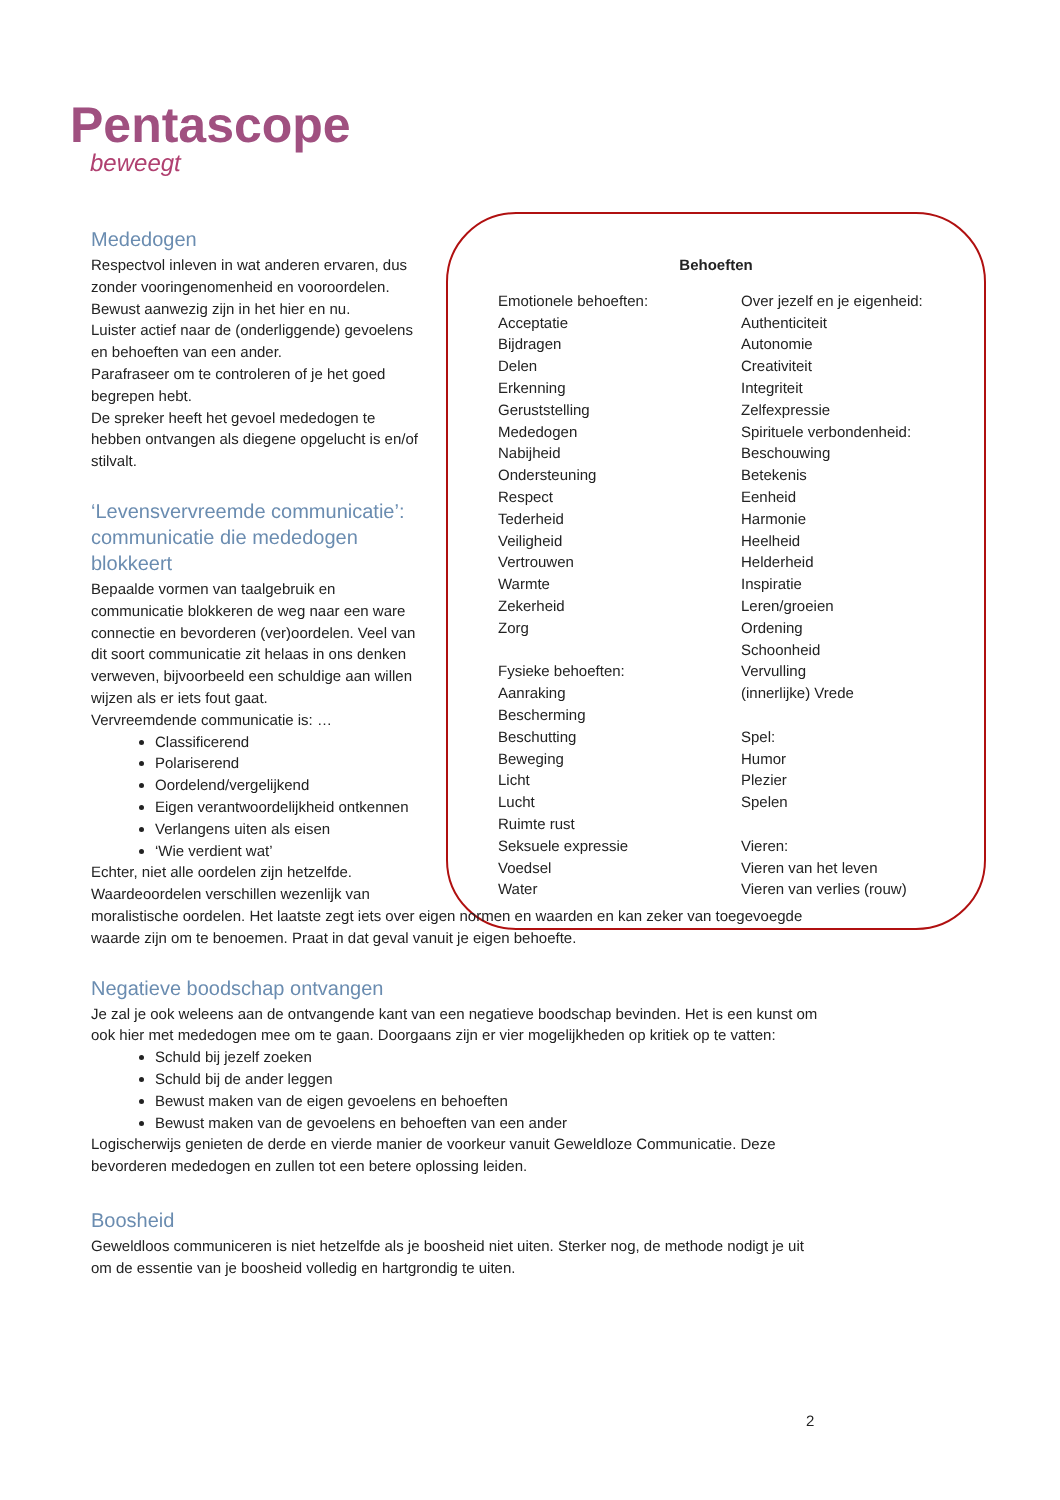Pentascope
beweegt
Behoeften
Emotionele behoeften:
Acceptatie
Bijdragen
Delen
Erkenning
Geruststelling
Mededogen
Nabijheid
Ondersteuning
Respect
Tederheid
Veiligheid
Vertrouwen
Warmte
Zekerheid
Zorg
Fysieke behoeften:
Aanraking
Bescherming
Beschutting
Beweging
Licht
Lucht
Ruimte rust
Seksuele expressie
Voedsel
Water
Over jezelf en je eigenheid:
Authenticiteit
Autonomie
Creativiteit
Integriteit
Zelfexpressie
Spirituele verbondenheid:
Beschouwing
Betekenis
Eenheid
Harmonie
Heelheid
Helderheid
Inspiratie
Leren/groeien
Ordening
Schoonheid
Vervulling
(innerlijke) Vrede
Spel:
Humor
Plezier
Spelen
Vieren:
Vieren van het leven
Vieren van verlies (rouw)
Mededogen
Respectvol inleven in wat anderen ervaren, dus zonder vooringenomenheid en vooroordelen.
Bewust aanwezig zijn in het hier en nu.
Luister actief naar de (onderliggende) gevoelens en behoeften van een ander.
Parafraseer om te controleren of je het goed begrepen hebt.
De spreker heeft het gevoel mededogen te hebben ontvangen als diegene opgelucht is en/of stilvalt.
‘Levensvervreemde communicatie’: communicatie die mededogen blokkeert
Bepaalde vormen van taalgebruik en communicatie blokkeren de weg naar een ware connectie en bevorderen (ver)oordelen. Veel van dit soort communicatie zit helaas in ons denken verweven, bijvoorbeeld een schuldige aan willen wijzen als er iets fout gaat.
Vervreemdende communicatie is: …
Classificerend
Polariserend
Oordelend/vergelijkend
Eigen verantwoordelijkheid ontkennen
Verlangens uiten als eisen
‘Wie verdient wat’
Echter, niet alle oordelen zijn hetzelfde. Waardeoordelen verschillen wezenlijk van
moralistische oordelen. Het laatste zegt iets over eigen normen en waarden en kan zeker van toegevoegde waarde zijn om te benoemen. Praat in dat geval vanuit je eigen behoefte.
Negatieve boodschap ontvangen
Je zal je ook weleens aan de ontvangende kant van een negatieve boodschap bevinden. Het is een kunst om ook hier met mededogen mee om te gaan. Doorgaans zijn er vier mogelijkheden op kritiek op te vatten:
Schuld bij jezelf zoeken
Schuld bij de ander leggen
Bewust maken van de eigen gevoelens en behoeften
Bewust maken van de gevoelens en behoeften van een ander
Logischerwijs genieten de derde en vierde manier de voorkeur vanuit Geweldloze Communicatie. Deze bevorderen mededogen en zullen tot een betere oplossing leiden.
Boosheid
Geweldloos communiceren is niet hetzelfde als je boosheid niet uiten. Sterker nog, de methode nodigt je uit om de essentie van je boosheid volledig en hartgrondig te uiten.
2